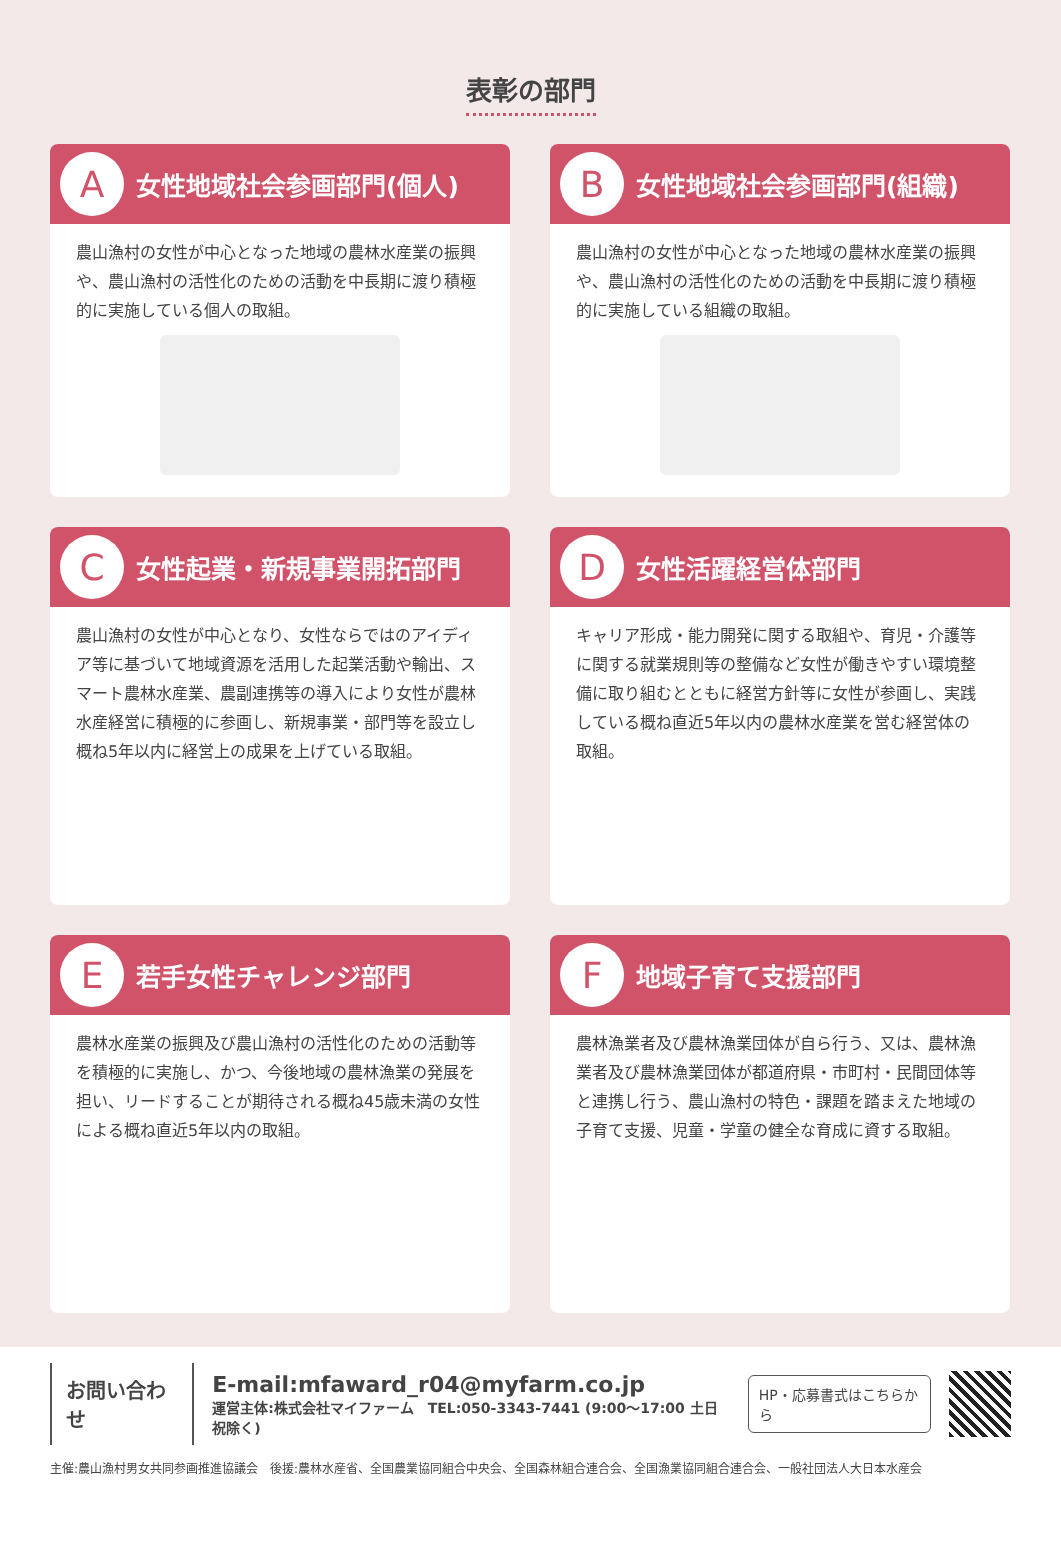表彰の部門
A女性地域社会参画部門(個人)
農山漁村の女性が中心となった地域の農林水産業の振興や、農山漁村の活性化のための活動を中長期に渡り積極的に実施している個人の取組。
B女性地域社会参画部門(組織)
農山漁村の女性が中心となった地域の農林水産業の振興や、農山漁村の活性化のための活動を中長期に渡り積極的に実施している組織の取組。
C女性起業・新規事業開拓部門
農山漁村の女性が中心となり、女性ならではのアイディア等に基づいて地域資源を活用した起業活動や輸出、スマート農林水産業、農副連携等の導入により女性が農林水産経営に積極的に参画し、新規事業・部門等を設立し概ね5年以内に経営上の成果を上げている取組。
D女性活躍経営体部門
キャリア形成・能力開発に関する取組や、育児・介護等に関する就業規則等の整備など女性が働きやすい環境整備に取り組むとともに経営方針等に女性が参画し、実践している概ね直近5年以内の農林水産業を営む経営体の取組。
E若手女性チャレンジ部門
農林水産業の振興及び農山漁村の活性化のための活動等を積極的に実施し、かつ、今後地域の農林漁業の発展を担い、リードすることが期待される概ね45歳未満の女性による概ね直近5年以内の取組。
F地域子育て支援部門
農林漁業者及び農林漁業団体が自ら行う、又は、農林漁業者及び農林漁業団体が都道府県・市町村・民間団体等と連携し行う、農山漁村の特色・課題を踏まえた地域の子育て支援、児童・学童の健全な育成に資する取組。
お問い合わせ
E-mail:mfaward_r04@myfarm.co.jp
運営主体:株式会社マイファーム　TEL:050-3343-7441 (9:00〜17:00 土日祝除く)
HP・応募書式はこちらから
主催:農山漁村男女共同参画推進協議会　後援:農林水産省、全国農業協同組合中央会、全国森林組合連合会、全国漁業協同組合連合会、一般社団法人大日本水産会